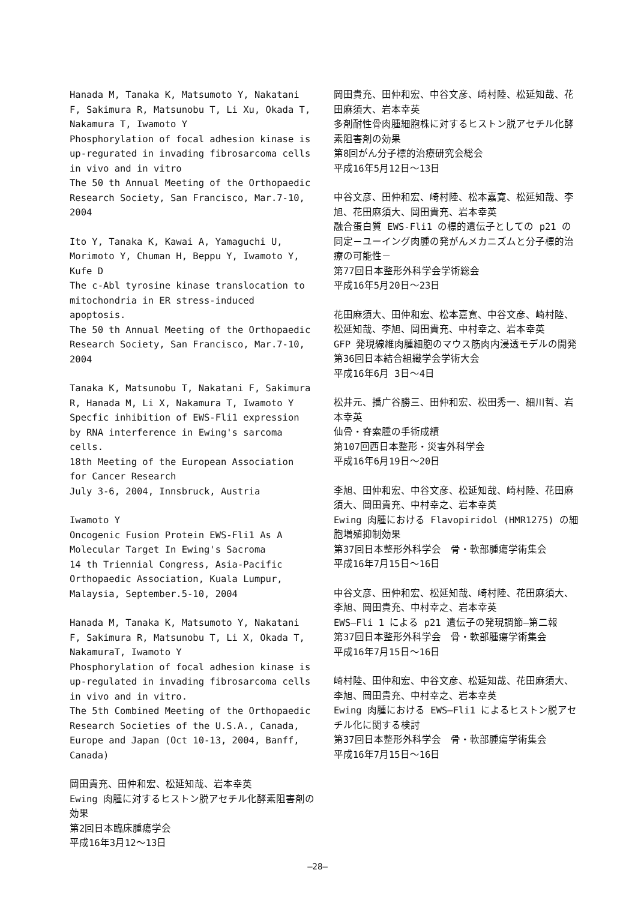Hanada M, Tanaka K, Matsumoto Y, Nakatani F, Sakimura R, Matsunobu T, Li Xu, Okada T, Nakamura T, Iwamoto Y
Phosphorylation of focal adhesion kinase is up-regurated in invading fibrosarcoma cells in vivo and in vitro
The 50 th Annual Meeting of the Orthopaedic Research Society, San Francisco, Mar.7-10, 2004
Ito Y, Tanaka K, Kawai A, Yamaguchi U, Morimoto Y, Chuman H, Beppu Y, Iwamoto Y, Kufe D
The c-Abl tyrosine kinase translocation to mitochondria in ER stress-induced apoptosis.
The 50 th Annual Meeting of the Orthopaedic Research Society, San Francisco, Mar.7-10, 2004
Tanaka K, Matsunobu T, Nakatani F, Sakimura R, Hanada M, Li X, Nakamura T, Iwamoto Y
Specfic inhibition of EWS-Fli1 expression by RNA interference in Ewing's sarcoma cells.
18th Meeting of the European Association for Cancer Research
July 3-6, 2004, Innsbruck, Austria
Iwamoto Y
Oncogenic Fusion Protein EWS-Fli1 As A Molecular Target In Ewing's Sacroma
14 th Triennial Congress, Asia-Pacific Orthopaedic Association, Kuala Lumpur, Malaysia, September.5-10, 2004
Hanada M, Tanaka K, Matsumoto Y, Nakatani F, Sakimura R, Matsunobu T, Li X, Okada T, NakamuraT, Iwamoto Y
Phosphorylation of focal adhesion kinase is up-regulated in invading fibrosarcoma cells in vivo and in vitro.
The 5th Combined Meeting of the Orthopaedic Research Societies of the U.S.A., Canada, Europe and Japan (Oct 10-13, 2004, Banff, Canada)
岡田貴充、田仲和宏、松延知哉、岩本幸英
Ewing 肉腫に対するヒストン脱アセチル化酵素阻害剤の効果
第2回日本臨床腫瘍学会
平成16年3月12～13日
岡田貴充、田仲和宏、中谷文彦、崎村陸、松延知哉、花田麻須大、岩本幸英
多剤耐性骨肉腫細胞株に対するヒストン脱アセチル化酵素阻害剤の効果
第8回がん分子標的治療研究会総会
平成16年5月12日～13日
中谷文彦、田仲和宏、崎村陸、松本嘉寛、松延知哉、李旭、花田麻須大、岡田貴充、岩本幸英
融合蛋白質 EWS-Fli1 の標的遺伝子としての p21 の同定－ユーイング肉腫の発がんメカニズムと分子標的治療の可能性－
第77回日本整形外科学会学術総会
平成16年5月20日～23日
花田麻須大、田仲和宏、松本嘉寛、中谷文彦、崎村陸、松延知哉、李旭、岡田貴充、中村幸之、岩本幸英
GFP 発現線維肉腫細胞のマウス筋肉内浸透モデルの開発
第36回日本結合組織学会学術大会
平成16年6月 3日～4日
松井元、播广谷勝三、田仲和宏、松田秀一、細川哲、岩本幸英
仙骨・脊索腫の手術成績
第107回西日本整形・災害外科学会
平成16年6月19日～20日
李旭、田仲和宏、中谷文彦、松延知哉、崎村陸、花田麻須大、岡田貴充、中村幸之、岩本幸英
Ewing 肉腫における Flavopiridol (HMR1275) の細胞増殖抑制効果
第37回日本整形外科学会　骨・軟部腫瘍学術集会
平成16年7月15日～16日
中谷文彦、田仲和宏、松延知哉、崎村陸、花田麻須大、李旭、岡田貴充、中村幸之、岩本幸英
EWS—Fli 1 による p21 遺伝子の発現調節—第二報
第37回日本整形外科学会　骨・軟部腫瘍学術集会
平成16年7月15日～16日
崎村陸、田仲和宏、中谷文彦、松延知哉、花田麻須大、李旭、岡田貴充、中村幸之、岩本幸英
Ewing 肉腫における EWS—Fli1 によるヒストン脱アセチル化に関する検討
第37回日本整形外科学会　骨・軟部腫瘍学術集会
平成16年7月15日～16日
—28—